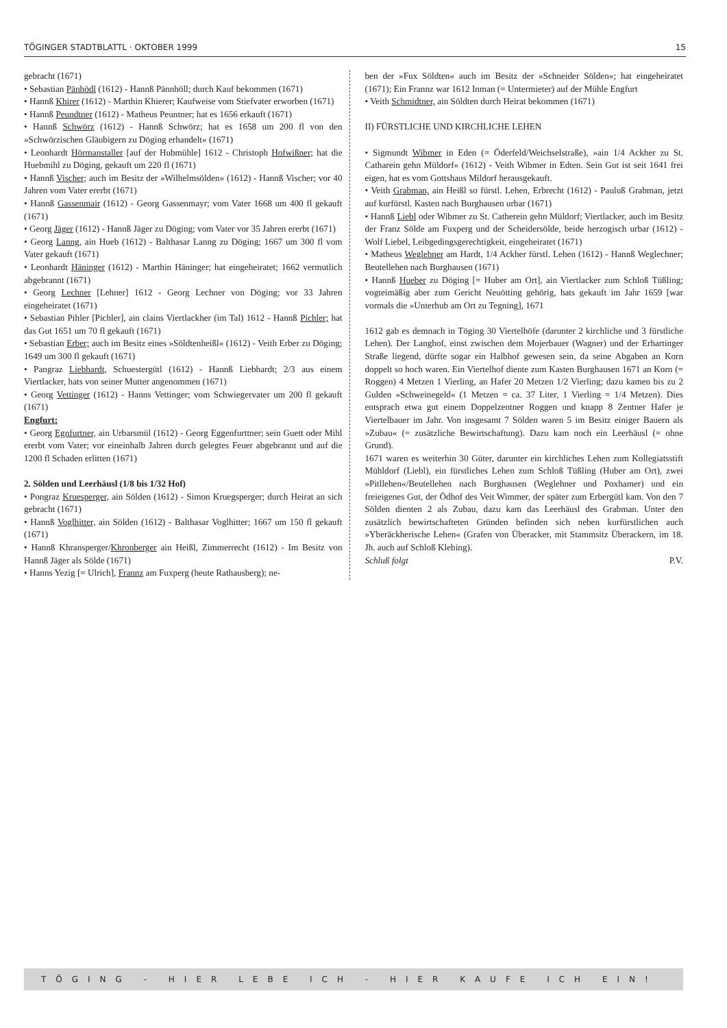TÖGINGER STADTBLATTL · OKTOBER 1999 15
gebracht (1671)
• Sebastian Pänhödl (1612) - Hannß Pännhöll; durch Kauf bekommen (1671)
• Hannß Khirer (1612) - Marthin Khierer; Kaufweise vom Stiefvater erworben (1671)
• Hannß Peundtner (1612) - Matheus Peuntner; hat es 1656 erkauft (1671)
• Hannß Schwörz (1612) - Hannß Schwörz; hat es 1658 um 200 fl von den »Schwörzischen Gläubigern zu Döging erhandelt« (1671)
• Leonhardt Hörmanstaller [auf der Hubmühle] 1612 - Christoph Hofwißner; hat die Huebmihl zu Döging, gekauft um 220 fl (1671)
• Hannß Vischer; auch im Besitz der »Wilhelmsölden« (1612) - Hannß Vischer; vor 40 Jahren vom Vater ererbt (1671)
• Hannß Gassenmair (1612) - Georg Gassenmayr; vom Vater 1668 um 400 fl gekauft (1671)
• Georg Jäger (1612) - Hannß Jäger zu Döging; vom Vater vor 35 Jahren ererbt (1671)
• Georg Lanng, ain Hueb (1612) - Balthasar Lanng zu Döging; 1667 um 300 fl vom Vater gekauft (1671)
• Leonhardt Häninger (1612) - Marthin Häninger; hat eingeheiratet; 1662 vermutlich abgebrannt (1671)
• Georg Lechner [Lehner] 1612 - Georg Lechner von Döging; vor 33 Jahren eingeheiratet (1671)
• Sebastian Pihler [Pichler], ain clains Viertlackher (im Tal) 1612 - Hannß Pichler; hat das Gut 1651 um 70 fl gekauft (1671)
• Sebastian Erber; auch im Besitz eines »Söldtenheißl« (1612) - Veith Erber zu Döging; 1649 um 300 fl gekauft (1671)
• Pangraz Liebhardt, Schuestergütl (1612) - Hannß Liebhardt; 2/3 aus einem Viertlacker, hats von seiner Mutter angenommen (1671)
• Georg Vettinger (1612) - Hanns Vettinger; vom Schwiegervater um 200 fl gekauft (1671)
Engfurt:
• Georg Egnfurtner, ain Urbarsmül (1612) - Georg Eggenfurttner; sein Guett oder Mihl ererbt vom Vater; vor eineinhalb Jahren durch gelegtes Feuer abgebrannt und auf die 1200 fl Schaden erlitten (1671)
2. Sölden und Leerhäusl (1/8 bis 1/32 Hof)
• Pongraz Kruesperger, ain Sölden (1612) - Simon Kruegsperger; durch Heirat an sich gebracht (1671)
• Hannß Voglhitter, ain Sölden (1612) - Balthasar Voglhitter; 1667 um 150 fl gekauft (1671)
• Hannß Khransperger/Khronberger ain Heißl, Zimmerrecht (1612) - Im Besitz von Hannß Jäger als Sölde (1671)
• Hanns Yezig [= Ulrich], Frannz am Fuxperg (heute Rathausberg); ne-
ben der »Fux Söldten« auch im Besitz der »Schneider Sölden«; hat eingeheiratet (1671); Ein Frannz war 1612 Inman (= Untermieter) auf der Mühle Engfurt
• Veith Schmidtner, ain Söldten durch Heirat bekommen (1671)
II) FÜRSTLICHE UND KIRCHLICHE LEHEN
• Sigmundt Wibmer in Eden (= Öderfeld/Weichselstraße), »ain 1/4 Ackher zu St. Catharein gehn Müldorf« (1612) - Veith Wibmer in Edten. Sein Gut ist seit 1641 frei eigen, hat es vom Gottshaus Mildorf herausgekauft.
• Veith Grabman, ain Heißl so fürstl. Lehen, Erbrecht (1612) - Pauluß Grabman, jetzt auf kurfürstl. Kasten nach Burghausen urbar (1671)
• Hannß Liebl oder Wibmer zu St. Catherein gehn Müldorf; Viertlacker, auch im Besitz der Franz Sölde am Fuxperg und der Scheidersölde, beide herzogisch urbar (1612) - Wolf Liebel, Leibgedingsgerechtigkeit, eingeheiratet (1671)
• Matheus Weglehner am Hardt, 1/4 Ackher fürstl. Lehen (1612) - Hannß Weglechner; Beutellehen nach Burghausen (1671)
• Hannß Hueber zu Döging [= Huber am Ort], ain Viertlacker zum Schloß Tüßling; vogteimäßig aber zum Gericht Neuötting gehörig, hats gekauft im Jahr 1659 [war vormals die »Unterhub am Ort zu Tegning], 1671
1612 gab es demnach in Töging 30 Viertelhöfe (darunter 2 kirchliche und 3 fürstliche Lehen). Der Langhof, einst zwischen dem Mojerbauer (Wagner) und der Erhartinger Straße liegend, dürfte sogar ein Halbhof gewesen sein, da seine Abgaben an Korn doppelt so hoch waren. Ein Viertelhof diente zum Kasten Burghausen 1671 an Korn (= Roggen) 4 Metzen 1 Vierling, an Hafer 20 Metzen 1/2 Vierling; dazu kamen bis zu 2 Gulden »Schweinegeld« (1 Metzen = ca. 37 Liter, 1 Vierling = 1/4 Metzen). Dies entsprach etwa gut einem Doppelzentner Roggen und knapp 8 Zentner Hafer je Viertelbauer im Jahr. Von insgesamt 7 Sölden waren 5 im Besitz einiger Bauern als »Zubau« (= zusätzliche Bewirtschaftung). Dazu kam noch ein Leerhäusl (= ohne Grund).
1671 waren es weiterhin 30 Güter, darunter ein kirchliches Lehen zum Kollegiatsstift Mühldorf (Liebl), ein fürstliches Lehen zum Schloß Tüßling (Huber am Ort), zwei »Pitllehen«/Beutellehen nach Burghausen (Weglehner und Poxhamer) und ein freieigenes Gut, der Ödhof des Veit Wimmer, der später zum Erbergütl kam. Von den 7 Sölden dienten 2 als Zubau, dazu kam das Leerhäusl des Grabman. Unter den zusätzlich bewirtschafteten Gründen befinden sich neben kurfürstlichen auch »Yberäckherische Lehen« (Grafen von Überacker, mit Stammsitz Überackern, im 18. Jh. auch auf Schloß Klebing).
Schluß folgt P.V.
TÖGING - HIER LEBE ICH - HIER KAUFE ICH EIN!